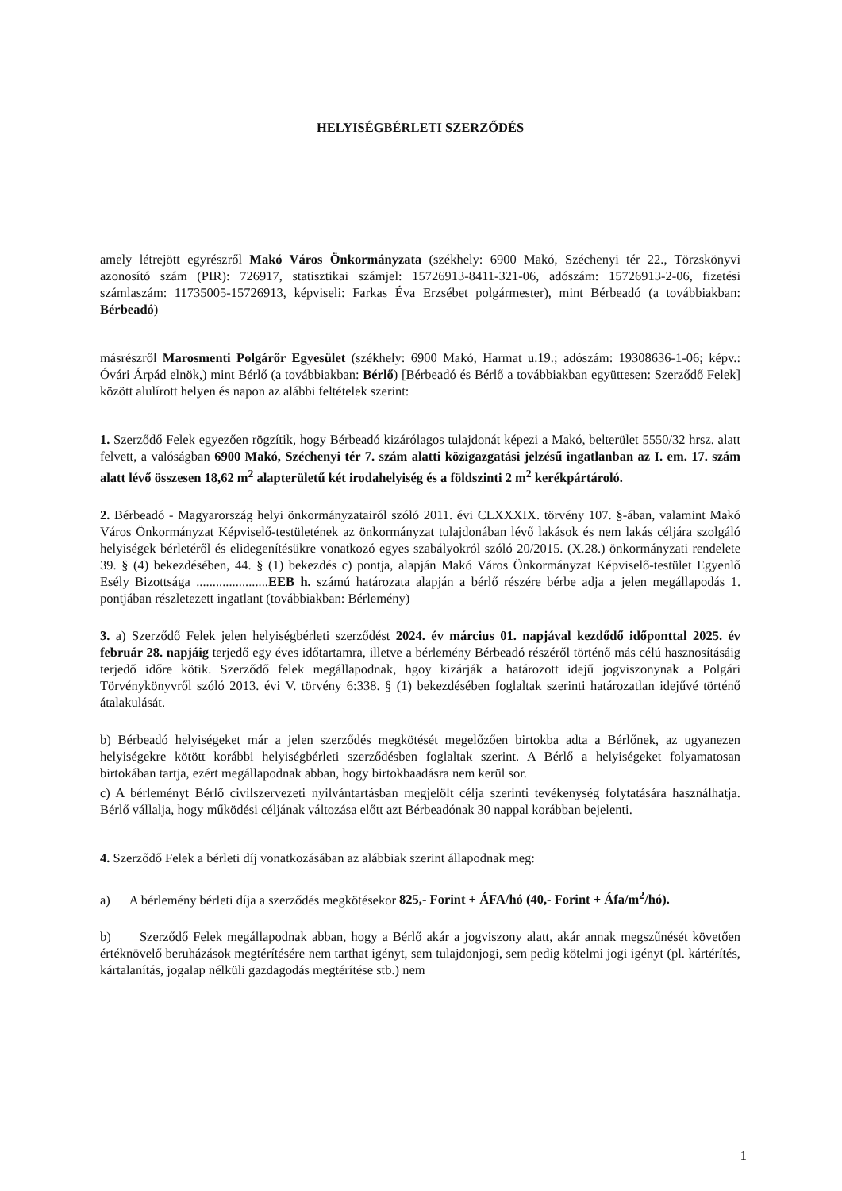HELYISÉGBÉRLETI SZERZŐDÉS
amely létrejött egyrészről Makó Város Önkormányzata (székhely: 6900 Makó, Széchenyi tér 22., Törzskönyvi azonosító szám (PIR): 726917, statisztikai számjel: 15726913-8411-321-06, adószám: 15726913-2-06, fizetési számlaszám: 11735005-15726913, képviseli: Farkas Éva Erzsébet polgármester), mint Bérbeadó (a továbbiakban: Bérbeadó)
másrészről Marosmenti Polgárőr Egyesület (székhely: 6900 Makó, Harmat u.19.; adószám: 19308636-1-06; képv.: Óvári Árpád elnök,) mint Bérlő (a továbbiakban: Bérlő) [Bérbeadó és Bérlő a továbbiakban együttesen: Szerződő Felek] között alulírott helyen és napon az alábbi feltételek szerint:
1. Szerződő Felek egyezően rögzítik, hogy Bérbeadó kizárólagos tulajdonát képezi a Makó, belterület 5550/32 hrsz. alatt felvett, a valóságban 6900 Makó, Széchenyi tér 7. szám alatti közigazgatási jelzésű ingatlanban az I. em. 17. szám alatt lévő összesen 18,62 m<sup>2</sup> alapterületű két irodahelyiség és a földszinti 2 m<sup>2</sup> kerékpártároló.
2. Bérbeadó - Magyarország helyi önkormányzatairól szóló 2011. évi CLXXXIX. törvény 107. §-ában, valamint Makó Város Önkormányzat Képviselő-testületének az önkormányzat tulajdonában lévő lakások és nem lakás céljára szolgáló helyiségek bérletéről és elidegenítésükre vonatkozó egyes szabályokról szóló 20/2015. (X.28.) önkormányzati rendelete 39. § (4) bekezdésében, 44. § (1) bekezdés c) pontja, alapján Makó Város Önkormányzat Képviselő-testület Egyenlő Esély Bizottsága ......................EEB h. számú határozata alapján a bérlő részére bérbe adja a jelen megállapodás 1. pontjában részletezett ingatlant (továbbiakban: Bérlemény)
3. a) Szerződő Felek jelen helyiségbérleti szerződést 2024. év március 01. napjával kezdődő időponttal 2025. év február 28. napjáig terjedő egy éves időtartamra, illetve a bérlemény Bérbeadó részéről történő más célú hasznosításáig terjedő időre kötik. Szerződő felek megállapodnak, hgoy kizárják a határozott idejű jogviszonynak a Polgári Törvénykönyvről szóló 2013. évi V. törvény 6:338. § (1) bekezdésében foglaltak szerinti határozatlan idejűvé történő átalakulását.
b) Bérbeadó helyiségeket már a jelen szerződés megkötését megelőzően birtokba adta a Bérlőnek, az ugyanezen helyiségekre kötött korábbi helyiségbérleti szerződésben foglaltak szerint. A Bérlő a helyiségeket folyamatosan birtokában tartja, ezért megállapodnak abban, hogy birtokbaadásra nem kerül sor.
c) A bérleményt Bérlő civilszervezeti nyilvántartásban megjelölt célja szerinti tevékenység folytatására használhatja. Bérlő vállalja, hogy működési céljának változása előtt azt Bérbeadónak 30 nappal korábban bejelenti.
4. Szerződő Felek a bérleti díj vonatkozásában az alábbiak szerint állapodnak meg:
a) A bérlemény bérleti díja a szerződés megkötésekor 825,- Forint + ÁFA/hó (40,- Forint + Áfa/m<sup>2</sup>/hó).
b) Szerződő Felek megállapodnak abban, hogy a Bérlő akár a jogviszony alatt, akár annak megszűnését követően értéknövelő beruházások megtérítésére nem tarthat igényt, sem tulajdonjogi, sem pedig kötelmi jogi igényt (pl. kártérítés, kártalanítás, jogalap nélküli gazdagodás megtérítése stb.) nem
1